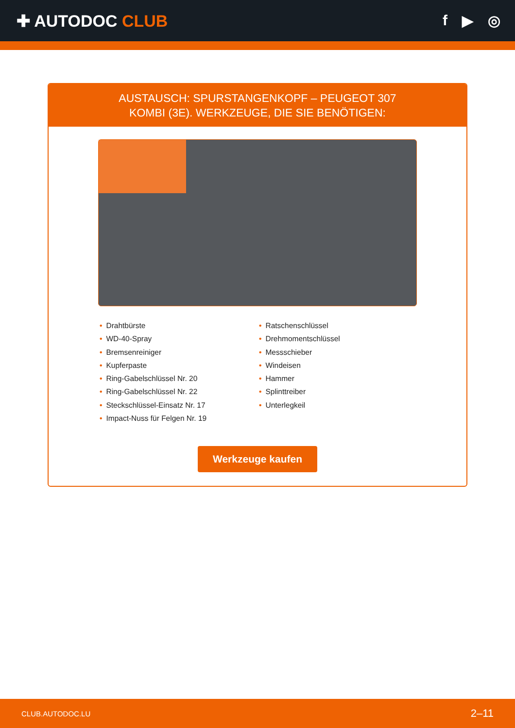✚ AUTODOC CLUB f ▶ ◎
AUSTAUSCH: SPURSTANGENKOPF – PEUGEOT 307
KOMBI (3E). WERKZEUGE, DIE SIE BENÖTIGEN:
• Drahtbürste
• WD-40-Spray
• Bremsenreiniger
• Kupferpaste
• Ring-Gabelschlüssel Nr. 20
• Ring-Gabelschlüssel Nr. 22
• Steckschlüssel-Einsatz Nr. 17
• Impact-Nuss für Felgen Nr. 19
• Ratschenschlüssel
• Drehmomentschlüssel
• Messschieber
• Windeisen
• Hammer
• Splinttreiber
• Unterlegkeil
Werkzeuge kaufen
CLUB.AUTODOC.LU 2–11